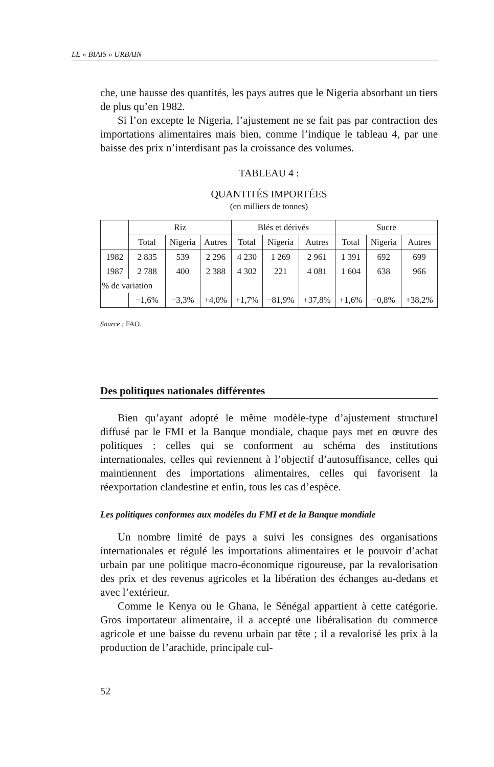LE « BIAIS » URBAIN
che, une hausse des quantités, les pays autres que le Nigeria absorbant un tiers de plus qu’en 1982.
Si l’on excepte le Nigeria, l’ajustement ne se fait pas par contraction des importations alimentaires mais bien, comme l’indique le tableau 4, par une baisse des prix n’interdisant pas la croissance des volumes.
TABLEAU 4 :
QUANTITÉS IMPORTÉES
(en milliers de tonnes)
| | Riz | | | Blés et dérivés | | | Sucre | | |
| --- | --- | --- | --- | --- | --- | --- | --- | --- | --- |
| | Total | Nigeria | Autres | Total | Nigeria | Autres | Total | Nigeria | Autres |
| 1982 | 2 835 | 539 | 2 296 | 4 230 | 1 269 | 2 961 | 1 391 | 692 | 699 |
| 1987 | 2 788 | 400 | 2 388 | 4 302 | 221 | 4 081 | 1 604 | 638 | 966 |
| % de variation | | | | | | | | | |
| | −1,6% | −3,3% | +4,0% | +1,7% | −81,9% | +37,8% | +1,6% | −0,8% | +38,2% |
Source : FAO.
Des politiques nationales différentes
Bien qu’ayant adopté le même modèle-type d’ajustement structurel diffusé par le FMI et la Banque mondiale, chaque pays met en œuvre des politiques : celles qui se conforment au schéma des institutions internationales, celles qui reviennent à l’objectif d’autosuffisance, celles qui maintiennent des importations alimentaires, celles qui favorisent la réexportation clandestine et enfin, tous les cas d’espèce.
Les politiques conformes aux modèles du FMI et de la Banque mondiale
Un nombre limité de pays a suivi les consignes des organisations internationales et régulé les importations alimentaires et le pouvoir d’achat urbain par une politique macro-économique rigoureuse, par la revalorisation des prix et des revenus agricoles et la libération des échanges au-dedans et avec l’extérieur.
Comme le Kenya ou le Ghana, le Sénégal appartient à cette catégorie. Gros importateur alimentaire, il a accepté une libéralisation du commerce agricole et une baisse du revenu urbain par tête ; il a revalorisé les prix à la production de l’arachide, principale cul-
52